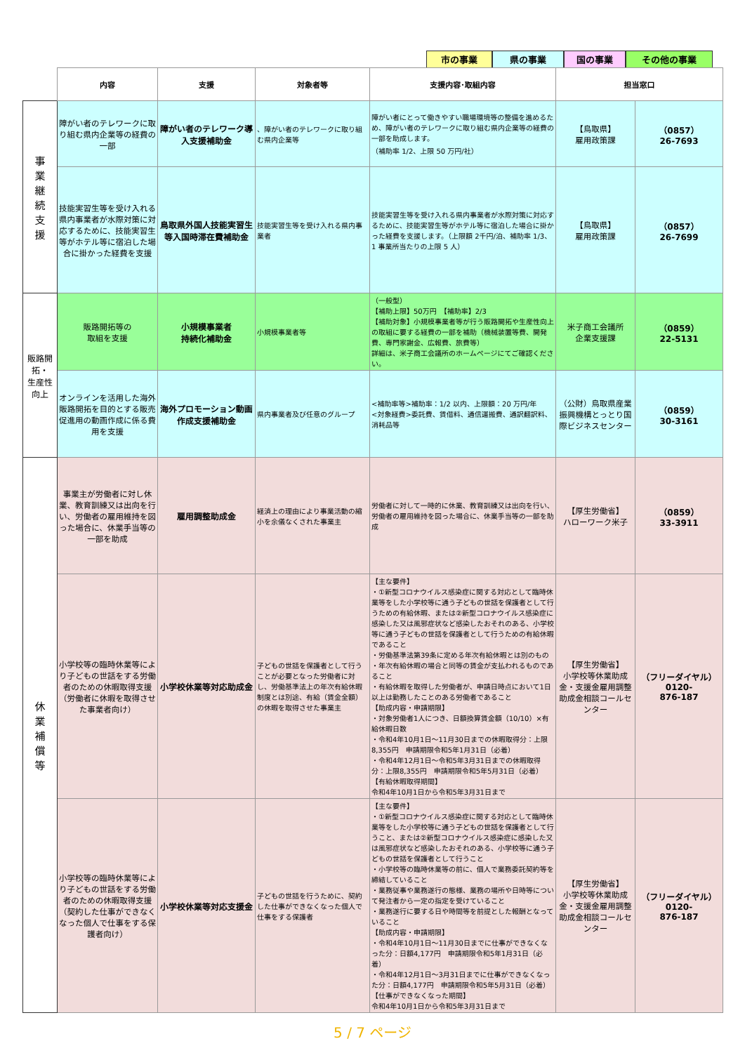市の事業 県の事業 国の事業 その他の事業
| | 内容 | 支援 | 対象者等 | 支援内容･取組内容 | 担当窓口 | |
| --- | --- | --- | --- | --- | --- | --- |
| 事 業 継 続 支 援 | 障がい者のテレワークに取り組む県内企業等の経費の一部 | 障がい者のテレワーク導入支援補助金 | 、障がい者のテレワークに取り組む県内企業等 | 障がい者にとって働きやすい職場環境等の整備を進めるため、障がい者のテレワークに取り組む県内企業等の経費の一部を助成します。 （補助率 1/2、上限 50 万円/社） | 【鳥取県】 雇用政策課 | （0857） 26-7693 |
| | 技能実習生等を受け入れる県内事業者が水際対策に対応するために、技能実習生等がホテル等に宿泊した場合に掛かった経費を支援 | 鳥取県外国人技能実習生等入国時滞在費補助金 | 技能実習生等を受け入れる県内事業者 | 技能実習生等を受け入れる県内事業者が水際対策に対応するために、技能実習生等がホテル等に宿泊した場合に掛かった経費を支援します。（上限額 2千円/泊、補助率 1/3、1 事業所当たりの上限 5 人） | 【鳥取県】 雇用政策課 | （0857） 26-7699 |
| 販路開拓・ 生産性向上 | 販路開拓等の 取組を支援 | 小規模事業者 持続化補助金 | 小規模事業者等 | （一般型） 【補助上限】50万円 【補助率】2/3 【補助対象】小規模事業者等が行う販路開拓や生産性向上の取組に要する経費の一部を補助（機械装置等費、開発費、専門家謝金、広報費、旅費等） 詳細は、米子商工会議所のホームページにてご確認ください。 | 米子商工会議所 企業支援課 | （0859） 22-5131 |
| | オンラインを活用した海外販路開拓を目的とする販売促進用の動画作成に係る費用を支援 | 海外プロモーション動画作成支援補助金 | 県内事業者及び任意のグループ | <補助率等>補助率：1/2 以内、上限額：20 万円/年 <対象経費>委託費、賃借料、通信運搬費、通訳翻訳料、消耗品等 | （公財）鳥取県産業振興機構とっとり国際ビジネスセンター | （0859） 30-3161 |
| 休 業 補 償 等 | 事業主が労働者に対し休業、教育訓練又は出向を行い、労働者の雇用維持を図った場合に、休業手当等の一部を助成 | 雇用調整助成金 | 経済上の理由により事業活動の縮小を余儀なくされた事業主 | 労働者に対して一時的に休業、教育訓練又は出向を行い、労働者の雇用維持を図った場合に、休業手当等の一部を助成 | 【厚生労働省】 ハローワーク米子 | （0859） 33-3911 |
| | 小学校等の臨時休業等により子どもの世話をする労働者のための休暇取得支援（労働者に休暇を取得させた事業者向け） | 小学校休業等対応助成金 | 子どもの世話を保護者として行うことが必要となった労働者に対し、労働基準法上の年次有給休暇制度とは別途、有給（賃金全額）の休暇を取得させた事業主 | 【主な要件】 ・①新型コロナウイルス感染症に関する対応として臨時休業等をした小学校等に通う子どもの世話を保護者として行うための有給休暇、または②新型コロナウイルス感染症に感染した又は風邪症状など感染したおそれのある、小学校等に通う子どもの世話を保護者として行うための有給休暇であること ・労働基準法第39条に定める年次有給休暇とは別のもの ・年次有給休暇の場合と同等の賃金が支払われるものであること ・有給休暇を取得した労働者が、申請日時点において1日以上は勤務したことのある労働者であること 【助成内容・申請期限】 ・対象労働者1人につき、日額換算賃金額（10/10）×有給休暇日数 ・令和4年10月1日～11月30日までの休暇取得分：上限8,355円 申請期限令和5年1月31日（必着） ・令和4年12月1日～令和5年3月31日までの休暇取得分：上限8,355円 申請期限令和5年5月31日（必着） 【有給休暇取得期間】 令和4年10月1日から令和5年3月31日まで | 【厚生労働省】 小学校等休業助成金・支援金雇用調整助成金相談コールセンター | （フリーダイヤル） 0120- 876-187 |
| | 小学校等の臨時休業等により子どもの世話をする労働者のための休暇取得支援（契約した仕事ができなくなった個人で仕事をする保護者向け） | 小学校休業等対応支援金 | 子どもの世話を行うために、契約した仕事ができなくなった個人で仕事をする保護者 | 【主な要件】 ・①新型コロナウイルス感染症に関する対応として臨時休業等をした小学校等に通う子どもの世話を保護者として行うこと、または②新型コロナウイルス感染症に感染した又は風邪症状など感染したおそれのある、小学校等に通う子どもの世話を保護者として行うこと ・小学校等の臨時休業等の前に、個人で業務委託契約等を締結していること ・業務従事や業務遂行の態様、業務の場所や日時等について発注者から一定の指定を受けていること ・業務遂行に要する日や時間等を前提とした報酬となっていること 【助成内容・申請期限】 ・令和4年10月1日～11月30日までに仕事ができなくなった分：日額4,177円 申請期限令和5年1月31日（必着） ・令和4年12月1日～3月31日までに仕事ができなくなった分：日額4,177円 申請期限令和5年5月31日（必着） 【仕事ができなくなった期間】 令和4年10月1日から令和5年3月31日まで | 【厚生労働省】 小学校等休業助成金・支援金雇用調整助成金相談コールセンター | （フリーダイヤル） 0120- 876-187 |
5 / 7 ページ